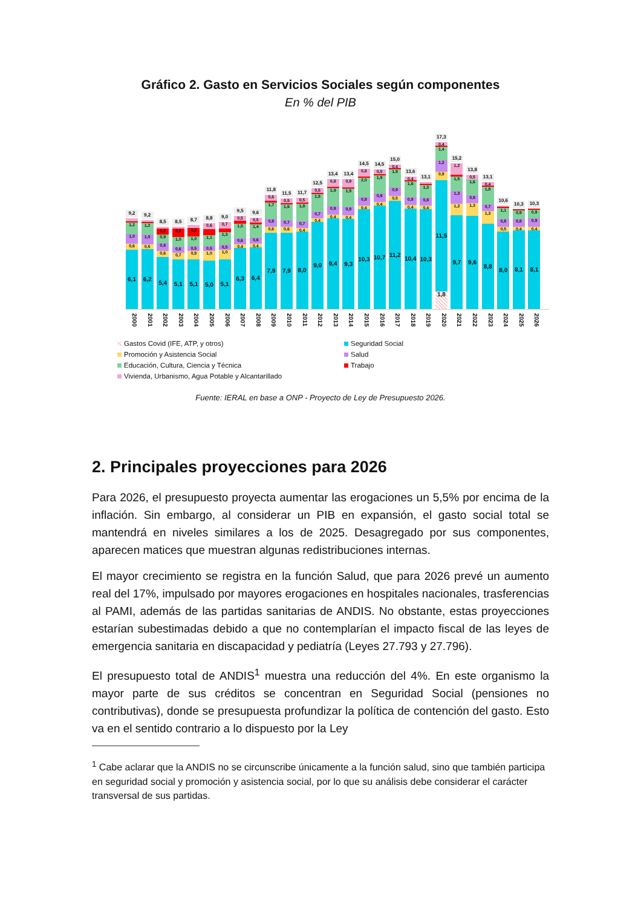Gráfico 2. Gasto en Servicios Sociales según componentes
En % del PIB
9,2
1,2
1,0
0,6
6,1
9,2
1,2
1,0
0,5
6,2
8,5
0,2
0,9
0,8
0,6
5,4
8,5
0,2
1,0
0,6
0,7
5,1
8,7
0,3
1,0
0,5
0,9
5,1
8,8
0,6
1,1
0,5
1,0
5,0
9,0
0,7
1,3
0,5
1,0
5,1
9,5
0,5
1,5
0,6
0,4
6,3
9,6
0,5
1,4
0,6
0,4
6,4
11,8
0,6
1,7
0,8
0,6
7,9
11,5
0,5
1,6
0,7
0,6
7,9
11,7
0,5
1,8
0,7
0,4
8,0
12,5
0,5
1,8
0,7
0,4
9,0
13,4
0,8
1,9
0,9
0,4
9,4
13,4
0,9
1,9
0,9
0,4
9,3
14,5
0,8
2,0
0,9
0,4
10,3
14,5
0,5
1,9
0,9
0,4
10,7
15,0
0,4
1,9
0,9
0,5
11,2
13,6
0,4
1,6
0,8
0,4
10,4
13,1
1,3
0,8
0,4
10,3
17,3
0,4
1,4
1,2
0,9
11,5
1,8
15,2
1,2
1,5
1,3
1,2
9,7
13,8
0,5
1,6
0,8
1,3
9,6
13,1
0,4
1,8
0,7
1,3
8,8
10,6
1,1
0,8
0,5
8,0
10,3
0,9
0,8
0,4
8,1
10,3
0,9
0,9
0,4
8,1
2000 2001 2002 2003 2004 2005 2006 2007 2008 2009 2010 2011 2012 2013 2014 2015 2016 2017 2018 2019 2020 2021 2022 2023 2024 2025 2026
Gastos Covid (IFE, ATP, y otros)
Seguridad Social
Promoción y Asistencia Social
Salud
Educación, Cultura, Ciencia y Técnica
Trabajo
Vivienda, Urbanismo, Agua Potable y Alcantarillado
Fuente: IERAL en base a ONP - Proyecto de Ley de Presupuesto 2026.
2. Principales proyecciones para 2026
Para 2026, el presupuesto proyecta aumentar las erogaciones un 5,5% por encima de la inflación. Sin embargo, al considerar un PIB en expansión, el gasto social total se mantendrá en niveles similares a los de 2025. Desagregado por sus componentes, aparecen matices que muestran algunas redistribuciones internas.
El mayor crecimiento se registra en la función Salud, que para 2026 prevé un aumento real del 17%, impulsado por mayores erogaciones en hospitales nacionales, trasferencias al PAMI, además de las partidas sanitarias de ANDIS. No obstante, estas proyecciones estarían subestimadas debido a que no contemplarían el impacto fiscal de las leyes de emergencia sanitaria en discapacidad y pediatría (Leyes 27.793 y 27.796).
El presupuesto total de ANDIS<sup>1</sup> muestra una reducción del 4%. En este organismo la mayor parte de sus créditos se concentran en Seguridad Social (pensiones no contributivas), donde se presupuesta profundizar la política de contención del gasto. Esto va en el sentido contrario a lo dispuesto por la Ley
<sup>1</sup> Cabe aclarar que la ANDIS no se circunscribe únicamente a la función salud, sino que también participa en seguridad social y promoción y asistencia social, por lo que su análisis debe considerar el carácter transversal de sus partidas.